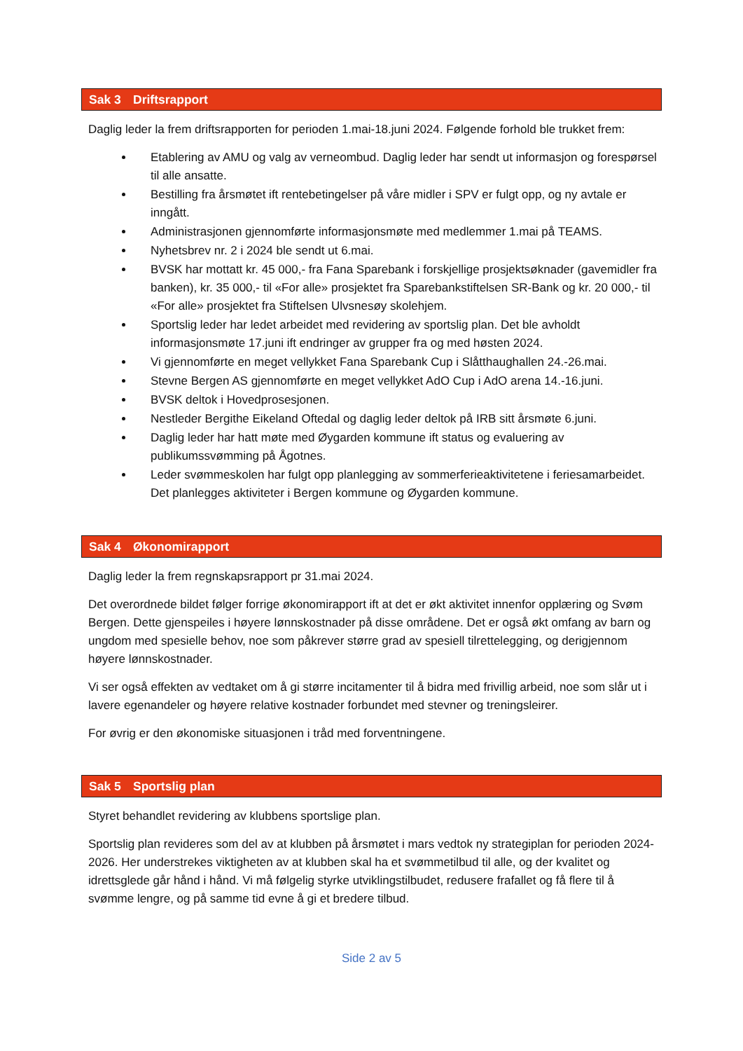Sak 3 Driftsrapport
Daglig leder la frem driftsrapporten for perioden 1.mai-18.juni 2024. Følgende forhold ble trukket frem:
Etablering av AMU og valg av verneombud. Daglig leder har sendt ut informasjon og forespørsel til alle ansatte.
Bestilling fra årsmøtet ift rentebetingelser på våre midler i SPV er fulgt opp, og ny avtale er inngått.
Administrasjonen gjennomførte informasjonsmøte med medlemmer 1.mai på TEAMS.
Nyhetsbrev nr. 2 i 2024 ble sendt ut 6.mai.
BVSK har mottatt kr. 45 000,- fra Fana Sparebank i forskjellige prosjektsøknader (gavemidler fra banken), kr. 35 000,- til «For alle» prosjektet fra Sparebankstiftelsen SR-Bank og kr. 20 000,- til «For alle» prosjektet fra Stiftelsen Ulvsnesøy skolehjem.
Sportslig leder har ledet arbeidet med revidering av sportslig plan. Det ble avholdt informasjonsmøte 17.juni ift endringer av grupper fra og med høsten 2024.
Vi gjennomførte en meget vellykket Fana Sparebank Cup i Slåtthaughallen 24.-26.mai.
Stevne Bergen AS gjennomførte en meget vellykket AdO Cup i AdO arena 14.-16.juni.
BVSK deltok i Hovedprosesjonen.
Nestleder Bergithe Eikeland Oftedal og daglig leder deltok på IRB sitt årsmøte 6.juni.
Daglig leder har hatt møte med Øygarden kommune ift status og evaluering av publikumssvømming på Ågotnes.
Leder svømmeskolen har fulgt opp planlegging av sommerferieaktivitetene i feriesamarbeidet. Det planlegges aktiviteter i Bergen kommune og Øygarden kommune.
Sak 4 Økonomirapport
Daglig leder la frem regnskapsrapport pr 31.mai 2024.
Det overordnede bildet følger forrige økonomirapport ift at det er økt aktivitet innenfor opplæring og Svøm Bergen. Dette gjenspeiles i høyere lønnskostnader på disse områdene. Det er også økt omfang av barn og ungdom med spesielle behov, noe som påkrever større grad av spesiell tilrettelegging, og derigjennom høyere lønnskostnader.
Vi ser også effekten av vedtaket om å gi større incitamenter til å bidra med frivillig arbeid, noe som slår ut i lavere egenandeler og høyere relative kostnader forbundet med stevner og treningsleirer.
For øvrig er den økonomiske situasjonen i tråd med forventningene.
Sak 5 Sportslig plan
Styret behandlet revidering av klubbens sportslige plan.
Sportslig plan revideres som del av at klubben på årsmøtet i mars vedtok ny strategiplan for perioden 2024-2026. Her understrekes viktigheten av at klubben skal ha et svømmetilbud til alle, og der kvalitet og idrettsglede går hånd i hånd. Vi må følgelig styrke utviklingstilbudet, redusere frafallet og få flere til å svømme lengre, og på samme tid evne å gi et bredere tilbud.
Side 2 av 5